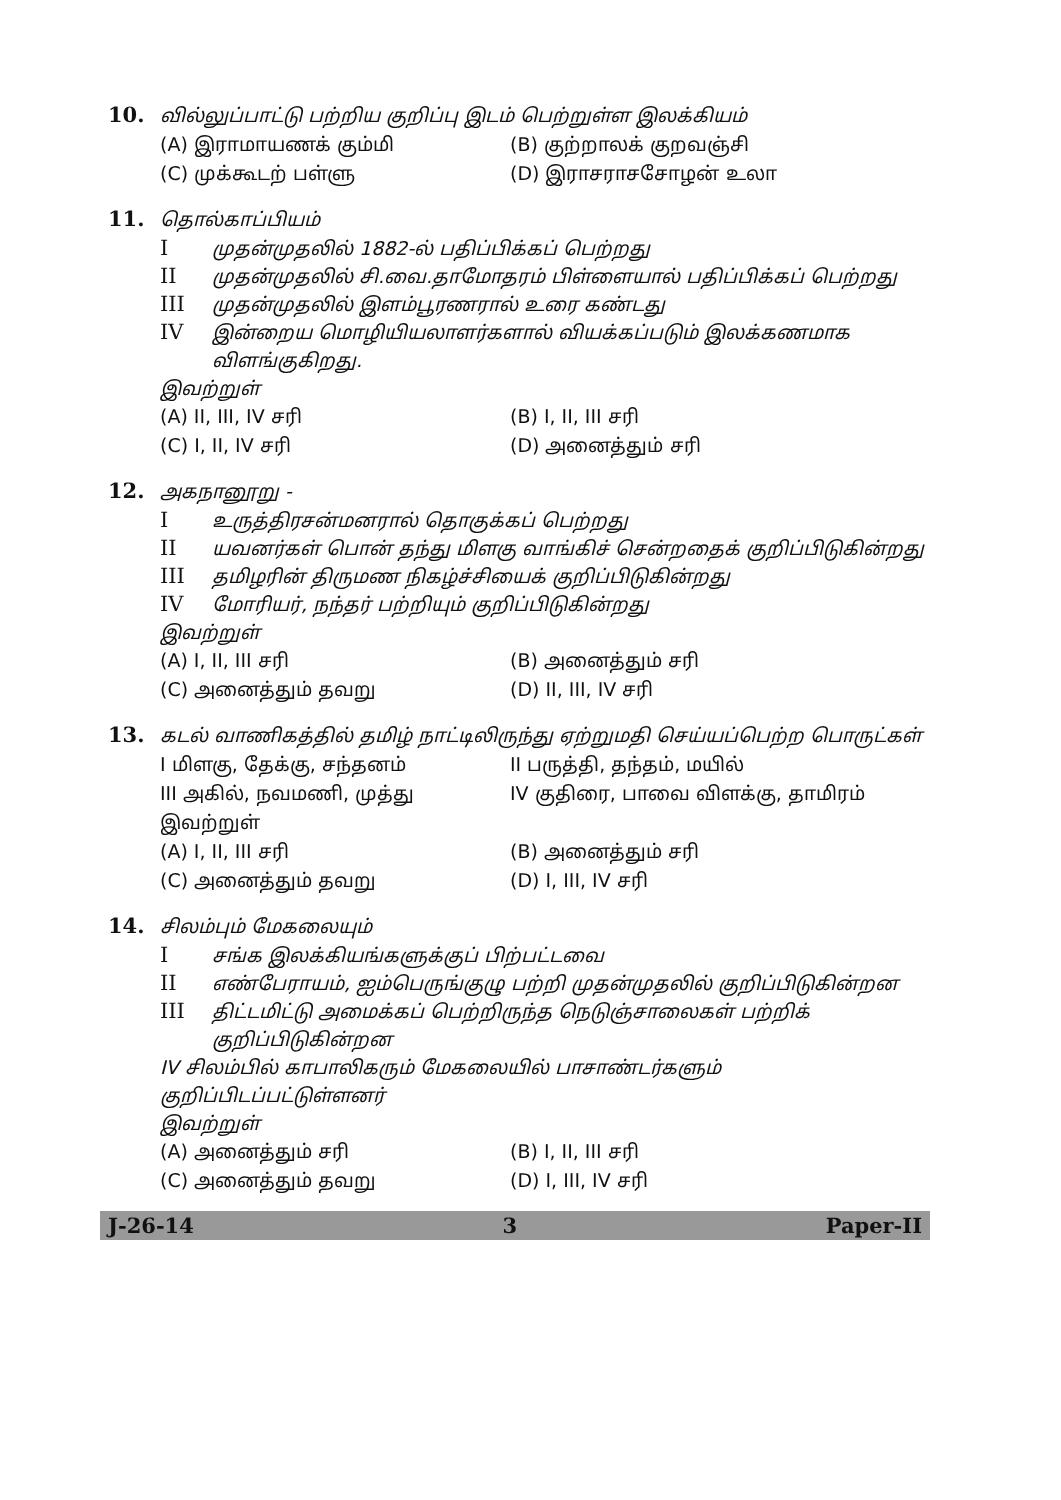10. வில்லுப்பாட்டு பற்றிய குறிப்பு இடம் பெற்றுள்ள இலக்கியம்
(A) இராமாயணக் கும்மி (B) குற்றாலக் குறவஞ்சி (C) முக்கூடற் பள்ளு (D) இராசராசசோழன் உலா
11. தொல்காப்பியம்
I முதன்முதலில் 1882-ல் பதிப்பிக்கப் பெற்றது
II முதன்முதலில் சி.வை.தாமோதரம் பிள்ளையால் பதிப்பிக்கப் பெற்றது
III முதன்முதலில் இளம்பூரணரால் உரை கண்டது
IV இன்றைய மொழியியலாளர்களால் வியக்கப்படும் இலக்கணமாக விளங்குகிறது.
இவற்றுள்
(A) II, III, IV சரி (B) I, II, III சரி (C) I, II, IV சரி (D) அனைத்தும் சரி
12. அகநானூறு -
I உருத்திரசன்மனரால் தொகுக்கப் பெற்றது
II யவனர்கள் பொன் தந்து மிளகு வாங்கிச் சென்றதைக் குறிப்பிடுகின்றது
III தமிழரின் திருமண நிகழ்ச்சியைக் குறிப்பிடுகின்றது
IV மோரியர், நந்தர் பற்றியும் குறிப்பிடுகின்றது
இவற்றுள்
(A) I, II, III சரி (B) அனைத்தும் சரி (C) அனைத்தும் தவறு (D) II, III, IV சரி
13. கடல் வாணிகத்தில் தமிழ் நாட்டிலிருந்து ஏற்றுமதி செய்யப்பெற்ற பொருட்கள்
I மிளகு, தேக்கு, சந்தனம் II பருத்தி, தந்தம், மயில் III அகில், நவமணி, முத்து IV குதிரை, பாவை விளக்கு, தாமிரம் இவற்றுள் (A) I, II, III சரி (B) அனைத்தும் சரி (C) அனைத்தும் தவறு (D) I, III, IV சரி
14. சிலம்பும் மேகலையும்
I சங்க இலக்கியங்களுக்குப் பிற்பட்டவை
II எண்பேராயம், ஐம்பெருங்குழு பற்றி முதன்முதலில் குறிப்பிடுகின்றன
III திட்டமிட்டு அமைக்கப் பெற்றிருந்த நெடுஞ்சாலைகள் பற்றிக் குறிப்பிடுகின்றன
IV சிலம்பில் காபாலிகரும் மேகலையில் பாசாண்டர்களும் குறிப்பிடப்பட்டுள்ளனர்
இவற்றுள்
(A) அனைத்தும் சரி (B) I, II, III சரி (C) அனைத்தும் தவறு (D) I, III, IV சரி
J-26-14 3 Paper-II